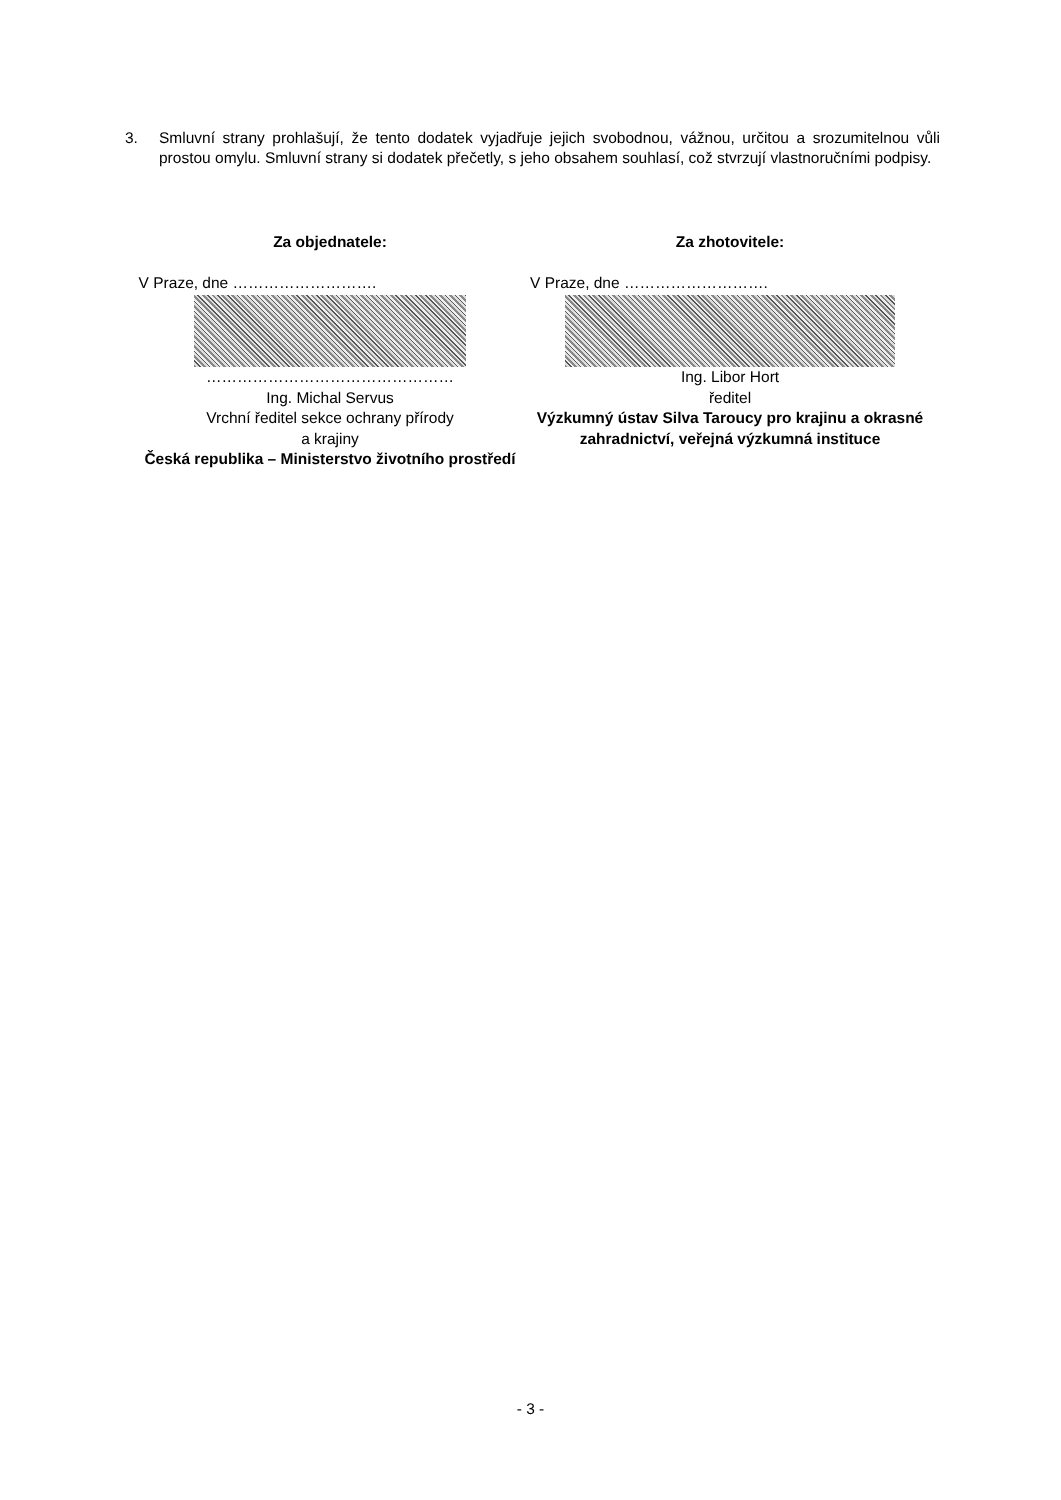3. Smluvní strany prohlašují, že tento dodatek vyjadřuje jejich svobodnou, vážnou, určitou a srozumitelnou vůli prostou omylu. Smluvní strany si dodatek přečetly, s jeho obsahem souhlasí, což stvrzují vlastnoručními podpisy.
Za objednatele:
V Praze, dne ……………………….
…………………………………………
Ing. Michal Servus
Vrchní ředitel sekce ochrany přírody
a krajiny
Česká republika – Ministerstvo životního prostředí
Za zhotovitele:
V Praze, dne ……………………….
Ing. Libor Hort
ředitel
Výzkumný ústav Silva Taroucy pro krajinu a okrasné zahradnictví, veřejná výzkumná instituce
- 3 -